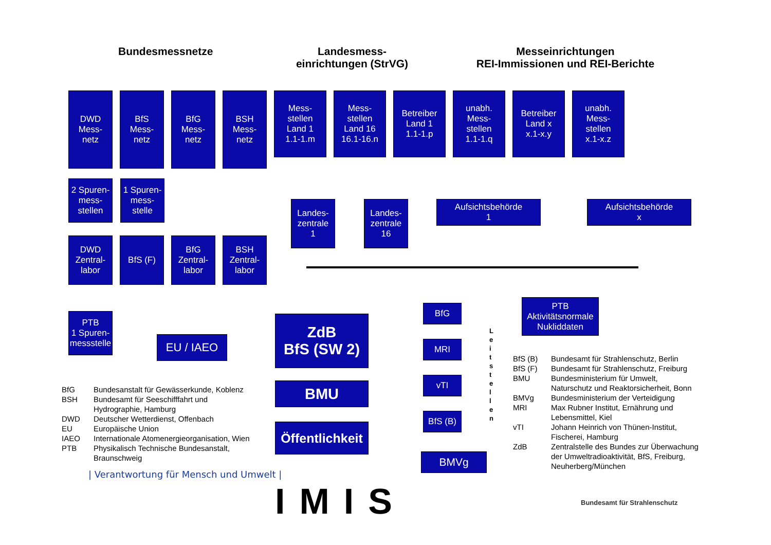Bundesmessnetze
Landesmess-einrichtungen (StrVG)
Messeinrichtungen
REI-Immissionen und REI-Berichte
DWD
Mess-
netz
BfS
Mess-
netz
BfG
Mess-
netz
BSH
Mess-
netz
Mess-
stellen
Land 1
1.1-1.m
Mess-
stellen
Land 16
16.1-16.n
Betreiber
Land 1
1.1-1.p
unabh.
Mess-
stellen
1.1-1.q
Betreiber
Land x
x.1-x.y
unabh.
Mess-
stellen
x.1-x.z
2 Spuren-
mess-
stellen
1 Spuren-
mess-
stelle
Landes-
zentrale
1
Landes-
zentrale
16
Aufsichtsbehörde
1
Aufsichtsbehörde
x
DWD
Zentral-
labor
BfS (F) BfG
Zentral-
labor
BSH
Zentral-
labor
PTB
1 Spuren-
messstelle
EU / IAEO
ZdB
BfS (SW 2)
BMU
Öffentlichkeit
BfG
MRI
vTI
BfS (B)
BMVg
L e i t s t e l l e n
PTB
Aktivitätsnormale
Nukliddaten
BfG Bundesanstalt für Gewässerkunde, Koblenz
BSH Bundesamt für Seeschifffahrt und
Hydrographie, Hamburg
DWD Deutscher Wetterdienst, Offenbach
EU Europäische Union
IAEO Internationale Atomenergieorganisation, Wien
PTB Physikalisch Technische Bundesanstalt,
Braunschweig
BfS (B) Bundesamt für Strahlenschutz, Berlin
BfS (F) Bundesamt für Strahlenschutz, Freiburg
BMU Bundesministerium für Umwelt,
Naturschutz und Reaktorsicherheit, Bonn
BMVg Bundesministerium der Verteidigung
MRI Max Rubner Institut, Ernährung und
Lebensmittel, Kiel
vTI Johann Heinrich von Thünen-Institut,
Fischerei, Hamburg
ZdB Zentralstelle des Bundes zur Überwachung
der Umweltradioaktivität, BfS, Freiburg,
Neuherberg/München
| Verantwortung für Mensch und Umwelt |
IMIS Bundesamt für Strahlenschutz